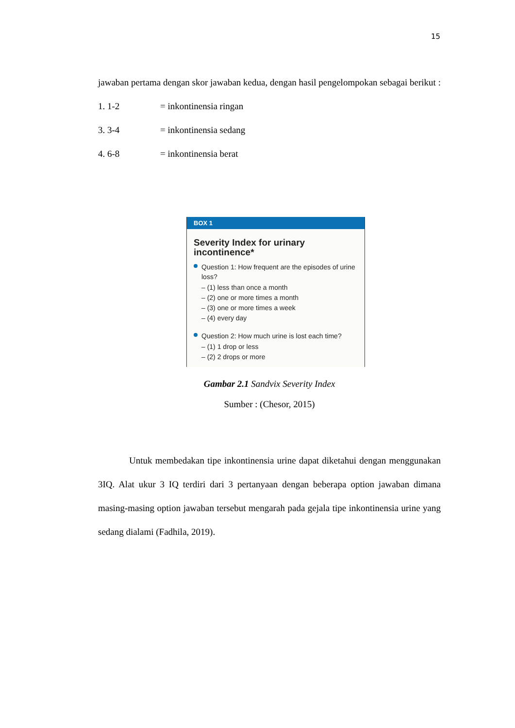15
jawaban pertama dengan skor jawaban kedua, dengan hasil pengelompokan sebagai berikut :
1. 1-2 = inkontinensia ringan
3. 3-4 = inkontinensia sedang
4. 6-8 = inkontinensia berat
BOX 1
Severity Index for urinary incontinence*
Question 1: How frequent are the episodes of urine loss?
– (1) less than once a month
– (2) one or more times a month
– (3) one or more times a week
– (4) every day
Question 2: How much urine is lost each time?
– (1) 1 drop or less
– (2) 2 drops or more
Gambar 2.1 Sandvix Severity Index
Sumber : (Chesor, 2015)
Untuk membedakan tipe inkontinensia urine dapat diketahui dengan menggunakan 3IQ. Alat ukur 3 IQ terdiri dari 3 pertanyaan dengan beberapa option jawaban dimana masing-masing option jawaban tersebut mengarah pada gejala tipe inkontinensia urine yang sedang dialami (Fadhila, 2019).